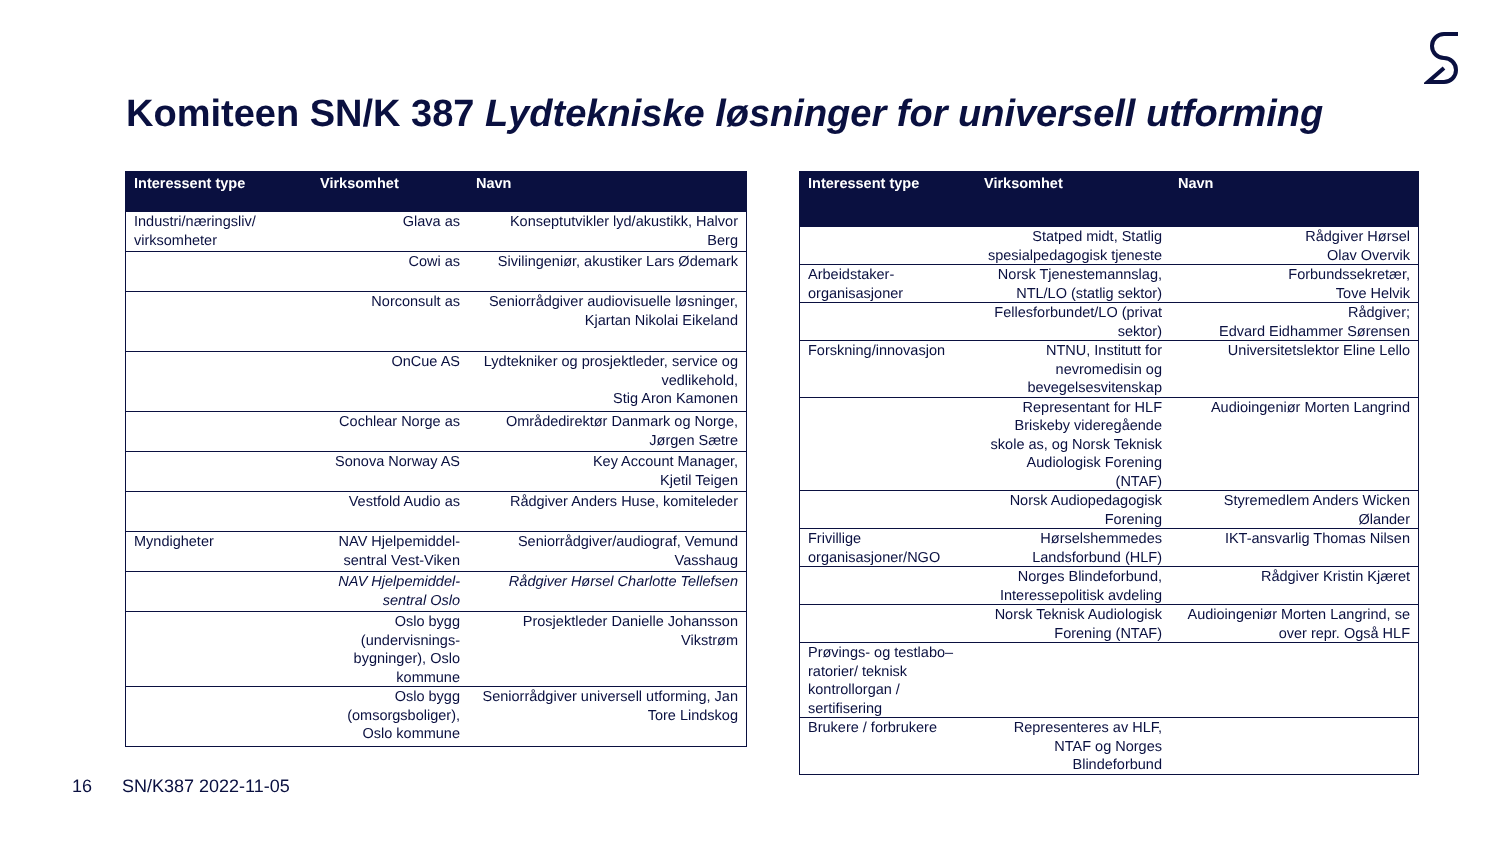Komiteen SN/K 387 Lydtekniske løsninger for universell utforming
| Interessent type | Virksomhet | Navn |
| --- | --- | --- |
| Industri/næringsliv/ virksomheter | Glava as | Konseptutvikler lyd/akustikk, Halvor Berg |
| | Cowi as | Sivilingeniør, akustiker Lars Ødemark |
| | Norconsult as | Seniorrådgiver audiovisuelle løsninger, Kjartan Nikolai Eikeland |
| | OnCue AS | Lydtekniker og prosjektleder, service og vedlikehold, Stig Aron Kamonen |
| | Cochlear Norge as | Områdedirektør Danmark og Norge, Jørgen Sætre |
| | Sonova Norway AS | Key Account Manager, Kjetil Teigen |
| | Vestfold Audio as | Rådgiver Anders Huse, komiteleder |
| Myndigheter | NAV Hjelpemiddel-sentral Vest-Viken | Seniorrådgiver/audiograf, Vemund Vasshaug |
| | NAV Hjelpemiddel-sentral Oslo | Rådgiver Hørsel Charlotte Tellefsen |
| | Oslo bygg (undervisnings-bygninger), Oslo kommune | Prosjektleder Danielle Johansson Vikstrøm |
| | Oslo bygg (omsorgsboliger), Oslo kommune | Seniorrådgiver universell utforming, Jan Tore Lindskog |
| Interessent type | Virksomhet | Navn |
| --- | --- | --- |
| | Statped midt, Statlig spesialpedagogisk tjeneste | Rådgiver Hørsel Olav Overvik |
| Arbeidstaker-organisasjoner | Norsk Tjenestemannslag, NTL/LO (statlig sektor) | Forbundssekretær, Tove Helvik |
| | Fellesforbundet/LO (privat sektor) | Rådgiver; Edvard Eidhammer Sørensen |
| Forskning/innovasjon | NTNU, Institutt for nevromedisin og bevegelsesvitenskap | Universitetslektor Eline Lello |
| | Representant for HLF Briskeby videregående skole as, og Norsk Teknisk Audiologisk Forening (NTAF) | Audioingeniør Morten Langrind |
| | Norsk Audiopedagogisk Forening | Styremedlem Anders Wicken Ølander |
| Frivillige organisasjoner/NGO | Hørselshemmedes Landsforbund (HLF) | IKT-ansvarlig Thomas Nilsen |
| | Norges Blindeforbund, Interessepolitisk avdeling | Rådgiver Kristin Kjæret |
| | Norsk Teknisk Audiologisk Forening (NTAF) | Audioingeniør Morten Langrind, se over repr. Også HLF |
| Prøvings- og testlabo–ratorier/ teknisk kontrollorgan / sertifisering | | |
| Brukere / forbrukere | Representeres av HLF, NTAF og Norges Blindeforbund | |
16 SN/K387 2022-11-05